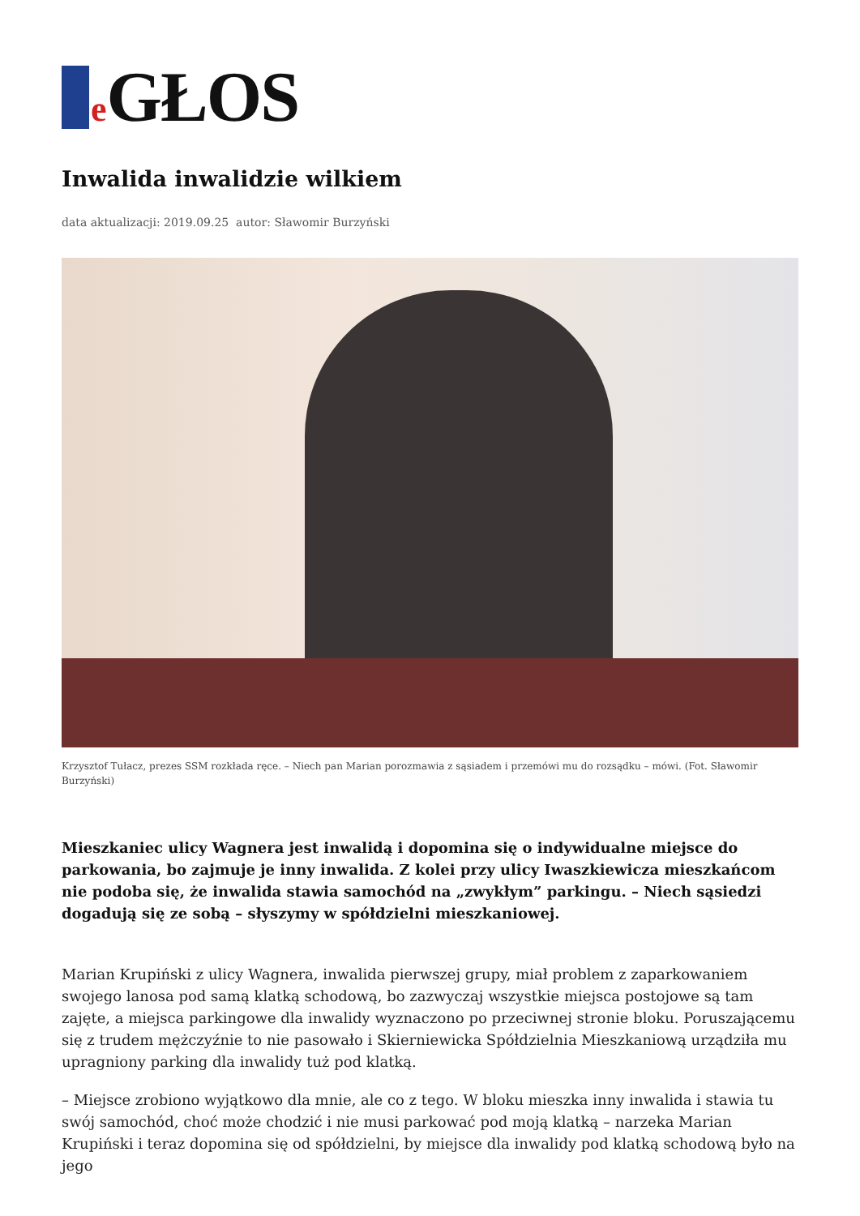e GŁOS
Inwalida inwalidzie wilkiem
data aktualizacji: 2019.09.25 autor: Sławomir Burzyński
Krzysztof Tułacz, prezes SSM rozkłada ręce. – Niech pan Marian porozmawia z sąsiadem i przemówi mu do rozsądku – mówi. (Fot. Sławomir Burzyński)
Mieszkaniec ulicy Wagnera jest inwalidą i dopomina się o indywidualne miejsce do parkowania, bo zajmuje je inny inwalida. Z kolei przy ulicy Iwaszkiewicza mieszkańcom nie podoba się, że inwalida stawia samochód na „zwykłym” parkingu. – Niech sąsiedzi dogadują się ze sobą – słyszymy w spółdzielni mieszkaniowej.
Marian Krupiński z ulicy Wagnera, inwalida pierwszej grupy, miał problem z zaparkowaniem swojego lanosa pod samą klatką schodową, bo zazwyczaj wszystkie miejsca postojowe są tam zajęte, a miejsca parkingowe dla inwalidy wyznaczono po przeciwnej stronie bloku. Poruszającemu się z trudem mężczyźnie to nie pasowało i Skierniewicka Spółdzielnia Mieszkaniową urządziła mu upragniony parking dla inwalidy tuż pod klatką.
– Miejsce zrobiono wyjątkowo dla mnie, ale co z tego. W bloku mieszka inny inwalida i stawia tu swój samochód, choć może chodzić i nie musi parkować pod moją klatką – narzeka Marian Krupiński i teraz dopomina się od spółdzielni, by miejsce dla inwalidy pod klatką schodową było na jego